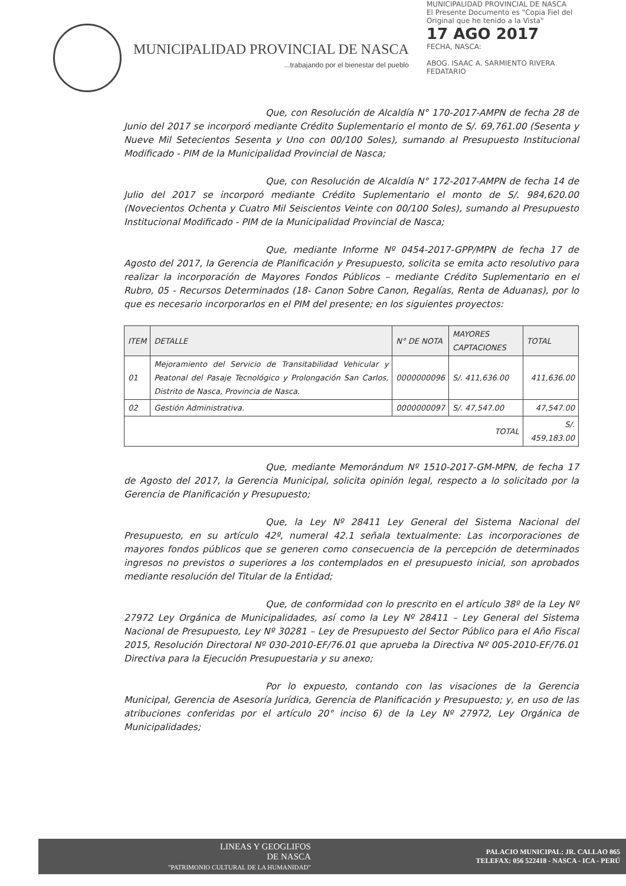MUNICIPALIDAD PROVINCIAL DE NASCA
...trabajando por el bienestar del pueblo
MUNICIPALIDAD PROVINCIAL DE NASCA
El Presente Documento es "Copia Fiel del Original que he tenido a la Vista"
17 AGO 2017
FECHA, NASCA:
ABOG. ISAAC A. SARMIENTO RIVERA
FEDATARIO
Que, con Resolución de Alcaldía N° 170-2017-AMPN de fecha 28 de Junio del 2017 se incorporó mediante Crédito Suplementario el monto de S/. 69,761.00 (Sesenta y Nueve Mil Setecientos Sesenta y Uno con 00/100 Soles), sumando al Presupuesto Institucional Modificado - PIM de la Municipalidad Provincial de Nasca;
Que, con Resolución de Alcaldía N° 172-2017-AMPN de fecha 14 de Julio del 2017 se incorporó mediante Crédito Suplementario el monto de S/. 984,620.00 (Novecientos Ochenta y Cuatro Mil Seiscientos Veinte con 00/100 Soles), sumando al Presupuesto Institucional Modificado - PIM de la Municipalidad Provincial de Nasca;
Que, mediante Informe Nº 0454-2017-GPP/MPN de fecha 17 de Agosto del 2017, la Gerencia de Planificación y Presupuesto, solicita se emita acto resolutivo para realizar la incorporación de Mayores Fondos Públicos – mediante Crédito Suplementario en el Rubro, 05 - Recursos Determinados (18- Canon Sobre Canon, Regalías, Renta de Aduanas), por lo que es necesario incorporarlos en el PIM del presente; en los siguientes proyectos:
| ITEM | DETALLE | N° DE NOTA | MAYORES CAPTACIONES | TOTAL |
| --- | --- | --- | --- | --- |
| 01 | Mejoramiento del Servicio de Transitabilidad Vehicular y Peatonal del Pasaje Tecnológico y Prolongación San Carlos, Distrito de Nasca, Provincia de Nasca. | 0000000096 | S/. 411,636.00 | 411,636.00 |
| 02 | Gestión Administrativa. | 0000000097 | S/. 47,547.00 | 47,547.00 |
| TOTAL | | | | S/. 459,183.00 |
Que, mediante Memorándum Nº 1510-2017-GM-MPN, de fecha 17 de Agosto del 2017, la Gerencia Municipal, solicita opinión legal, respecto a lo solicitado por la Gerencia de Planificación y Presupuesto;
Que, la Ley Nº 28411 Ley General del Sistema Nacional del Presupuesto, en su artículo 42º, numeral 42.1 señala textualmente: Las incorporaciones de mayores fondos públicos que se generen como consecuencia de la percepción de determinados ingresos no previstos o superiores a los contemplados en el presupuesto inicial, son aprobados mediante resolución del Titular de la Entidad;
Que, de conformidad con lo prescrito en el artículo 38º de la Ley Nº 27972 Ley Orgánica de Municipalidades, así como la Ley Nº 28411 – Ley General del Sistema Nacional de Presupuesto, Ley Nº 30281 – Ley de Presupuesto del Sector Público para el Año Fiscal 2015, Resolución Directoral Nº 030-2010-EF/76.01 que aprueba la Directiva Nº 005-2010-EF/76.01 Directiva para la Ejecución Presupuestaria y su anexo;
Por lo expuesto, contando con las visaciones de la Gerencia Municipal, Gerencia de Asesoría Jurídica, Gerencia de Planificación y Presupuesto; y, en uso de las atribuciones conferidas por el artículo 20° inciso 6) de la Ley Nº 27972, Ley Orgánica de Municipalidades;
LINEAS Y GEOGLIFOS
DE NASCA
"PATRIMONIO CULTURAL DE LA HUMANIDAD"
PALACIO MUNICIPAL: JR. CALLAO 865
TELEFAX: 056 522418 - NASCA - ICA - PERÚ